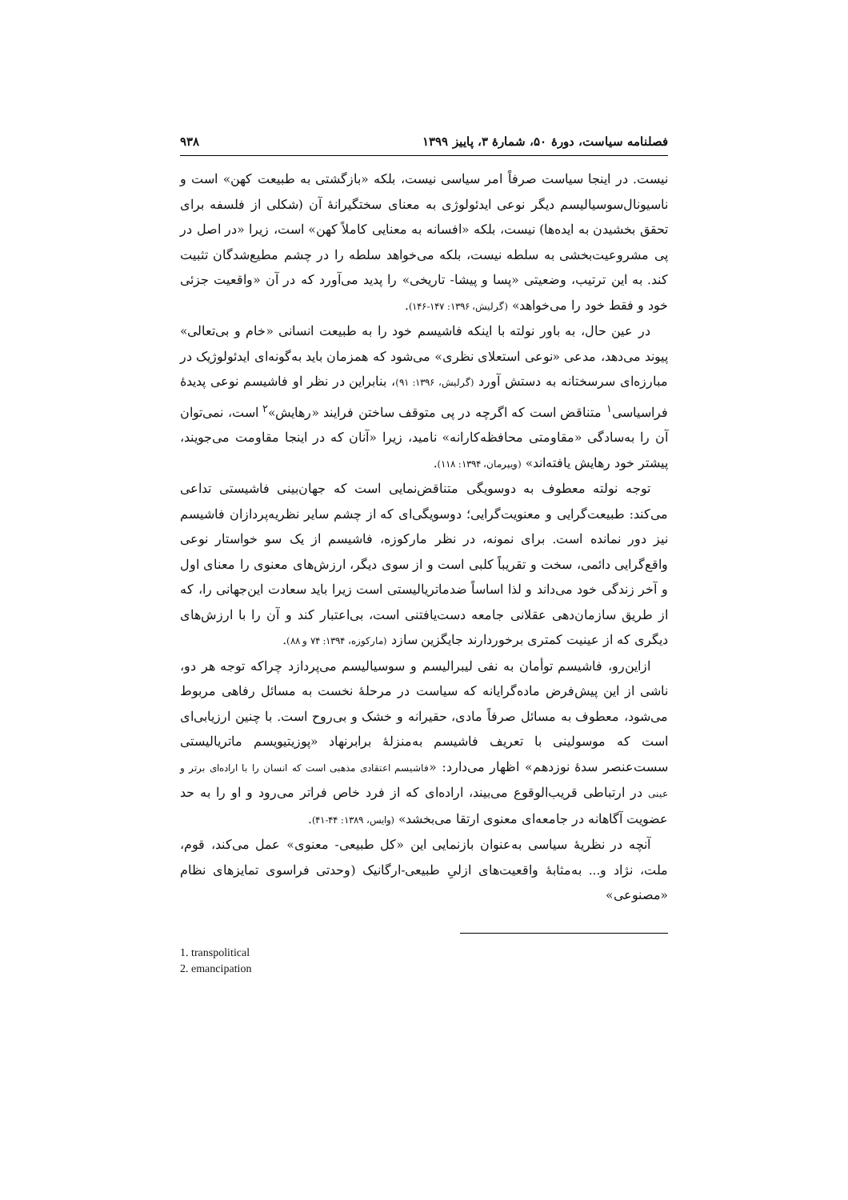فصلنامه سیاست، دورهٔ ۵۰، شمارهٔ ۳، پاییز ۱۳۹۹ ۹۳۸
نیست. در اینجا سیاست صرفاً امر سیاسی نیست، بلکه «بازگشتی به طبیعت کهن» است و ناسیونال‌سوسیالیسم دیگر نوعی ایدئولوژی به معنای سختگیرانهٔ آن (شکلی از فلسفه برای تحقق بخشیدن به ایده‌ها) نیست، بلکه «افسانه به معنایی کاملاً کهن» است، زیرا «در اصل در پی مشروعیت‌بخشی به سلطه نیست، بلکه می‌خواهد سلطه را در چشم مطیع‌شدگان تثبیت کند. به این ترتیب، وضعیتی «پسا و پیشا- تاریخی» را پدید می‌آورد که در آن «واقعیت جزئی خود و فقط خود را می‌خواهد» (گرلیش، ۱۳۹۶: ۱۴۷-۱۴۶).
در عین حال، به باور نولته با اینکه فاشیسم خود را به طبیعت انسانی «خام و بی‌تعالی» پیوند می‌دهد، مدعی «نوعی استعلای نظری» می‌شود که همزمان باید به‌گونه‌ای ایدئولوژیک در مبارزه‌ای سرسختانه به دستش آورد (گرلیش، ۱۳۹۶: ۹۱)، بنابراین در نظر او فاشیسم نوعی پدیدهٔ فراسیاسی<sup>۱</sup> متناقض است که اگرچه در پی متوقف ساختن فرایند «رهایش»<sup>۲</sup> است، نمی‌توان آن را به‌سادگی «مقاومتی محافظه‌کارانه» نامید، زیرا «آنان که در اینجا مقاومت می‌جویند، پیشتر خود رهایش یافته‌اند» (ویپرمان، ۱۳۹۴: ۱۱۸).
توجه نولته معطوف به دوسویگی متناقض‌نمایی است که جهان‌بینی فاشیستی تداعی می‌کند: طبیعت‌گرایی و معنویت‌گرایی؛ دوسویگی‌ای که از چشم سایر نظریه‌پردازان فاشیسم نیز دور نمانده است. برای نمونه، در نظر مارکوزه، فاشیسم از یک سو خواستار نوعی واقع‌گرایی دائمی، سخت و تقریباً کلبی است و از سوی دیگر، ارزش‌های معنوی را معنای اول و آخر زندگی خود می‌داند و لذا اساساً ضدماتریالیستی است زیرا باید سعادت این‌جهانی را، که از طریق سازمان‌دهی عقلانی جامعه دست‌یافتنی است، بی‌اعتبار کند و آن را با ارزش‌های دیگری که از عینیت کمتری برخوردارند جایگزین سازد (مارکوزه، ۱۳۹۴: ۷۴ و ۸۸).
ازاین‌رو، فاشیسم توأمان به نفی لیبرالیسم و سوسیالیسم می‌پردازد چراکه توجه هر دو، ناشی از این پیش‌فرض ماده‌گرایانه که سیاست در مرحلهٔ نخست به مسائل رفاهی مربوط می‌شود، معطوف به مسائل صرفاً مادی، حقیرانه و خشک و بی‌روح است. با چنین ارزیابی‌ای است که موسولینی با تعریف فاشیسم به‌منزلهٔ برابرنهاد «پوزیتیویسم ماتریالیستی سست‌عنصر سدهٔ نوزدهم» اظهار می‌دارد: «فاشیسم اعتقادی مذهبی است که انسان را با اراده‌ای برتر و عینی در ارتباطی قریب‌الوقوع می‌بیند، اراده‌ای که از فرد خاص فراتر می‌رود و او را به حد عضویت آگاهانه در جامعه‌ای معنوی ارتقا می‌بخشد» (وایس، ۱۳۸۹: ۴۴-۴۱).
آنچه در نظریهٔ سیاسی به‌عنوان بازنمایی این «کل طبیعی- معنوی» عمل می‌کند، قوم، ملت، نژاد و... به‌مثابهٔ واقعیت‌های ازلیِ طبیعی-ارگانیک (وحدتی فراسوی تمایزهای نظام «مصنوعی»
1. transpolitical
2. emancipation